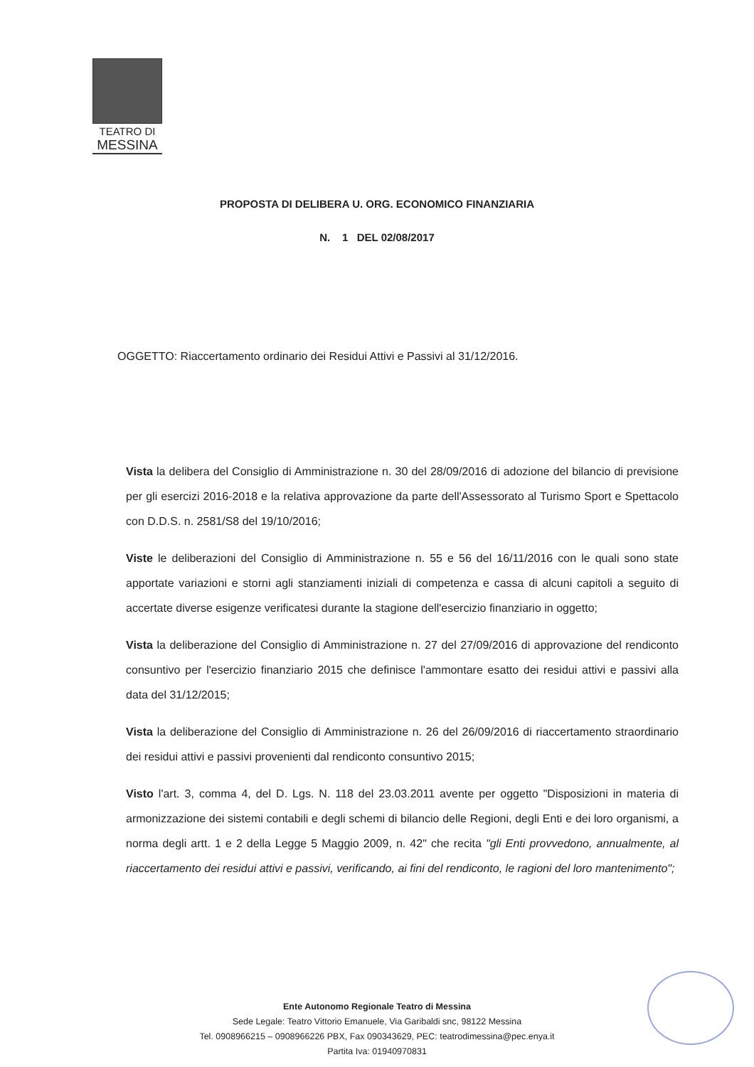TEATRO DI
MESSINA
PROPOSTA DI DELIBERA U. ORG. ECONOMICO FINANZIARIA
N. 1 DEL 02/08/2017
OGGETTO: Riaccertamento ordinario dei Residui Attivi e Passivi al 31/12/2016.
Vista la delibera del Consiglio di Amministrazione n. 30 del 28/09/2016 di adozione del bilancio di previsione per gli esercizi 2016-2018 e la relativa approvazione da parte dell'Assessorato al Turismo Sport e Spettacolo con D.D.S. n. 2581/S8 del 19/10/2016;
Viste le deliberazioni del Consiglio di Amministrazione n. 55 e 56 del 16/11/2016 con le quali sono state apportate variazioni e storni agli stanziamenti iniziali di competenza e cassa di alcuni capitoli a seguito di accertate diverse esigenze verificatesi durante la stagione dell'esercizio finanziario in oggetto;
Vista la deliberazione del Consiglio di Amministrazione n. 27 del 27/09/2016 di approvazione del rendiconto consuntivo per l'esercizio finanziario 2015 che definisce l'ammontare esatto dei residui attivi e passivi alla data del 31/12/2015;
Vista la deliberazione del Consiglio di Amministrazione n. 26 del 26/09/2016 di riaccertamento straordinario dei residui attivi e passivi provenienti dal rendiconto consuntivo 2015;
Visto l'art. 3, comma 4, del D. Lgs. N. 118 del 23.03.2011 avente per oggetto "Disposizioni in materia di armonizzazione dei sistemi contabili e degli schemi di bilancio delle Regioni, degli Enti e dei loro organismi, a norma degli artt. 1 e 2 della Legge 5 Maggio 2009, n. 42" che recita "gli Enti provvedono, annualmente, al riaccertamento dei residui attivi e passivi, verificando, ai fini del rendiconto, le ragioni del loro mantenimento";
Ente Autonomo Regionale Teatro di Messina
Sede Legale: Teatro Vittorio Emanuele, Via Garibaldi snc, 98122 Messina
Tel. 0908966215 – 0908966226 PBX, Fax 090343629, PEC: teatrodimessina@pec.enya.it
Partita Iva: 01940970831